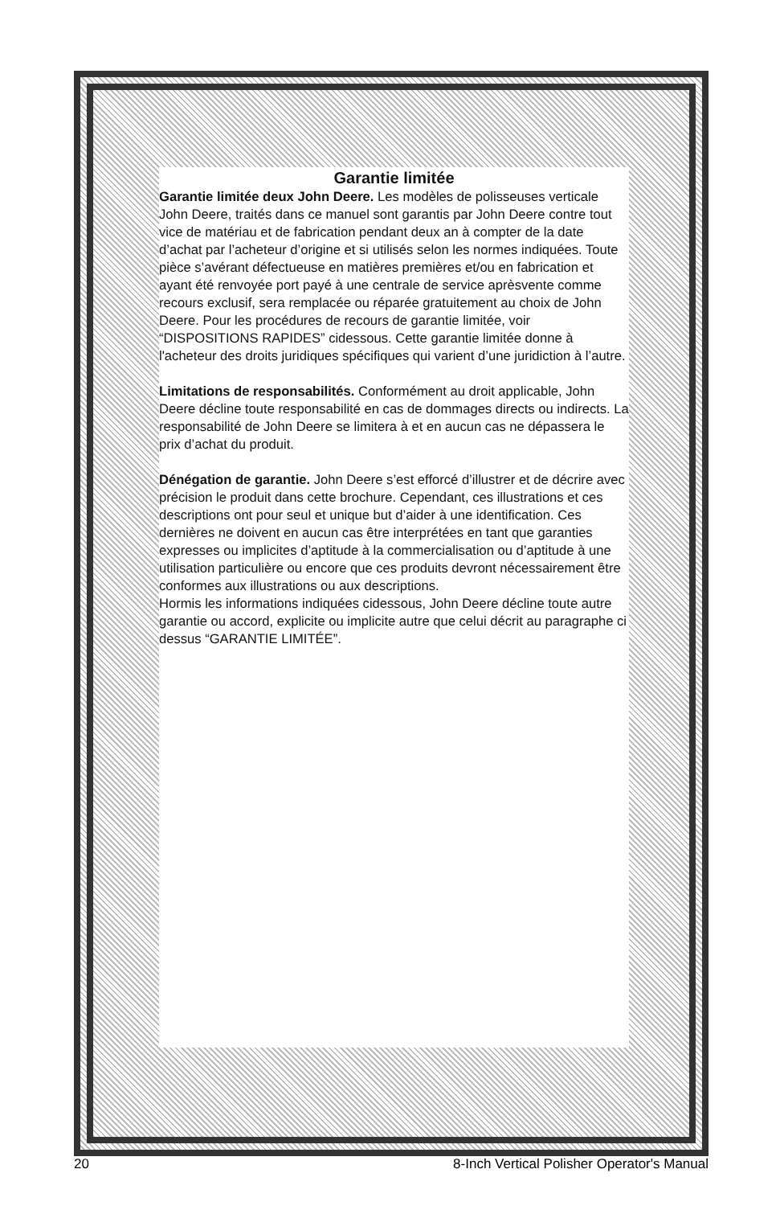Garantie limitée
Garantie limitée deux John Deere. Les modèles de polisseuses verticale John Deere, traités dans ce manuel sont garantis par John Deere contre tout vice de matériau et de fabrication pendant deux an à compter de la date d’achat par l’acheteur d’origine et si utilisés selon les normes indiquées. Toute pièce s’avérant défectueuse en matières premières et/ou en fabrication et ayant été renvoyée port payé à une centrale de service aprèsvente comme recours exclusif, sera remplacée ou réparée gratuitement au choix de John Deere. Pour les procédures de recours de garantie limitée, voir “DISPOSITIONS RAPIDES” cidessous. Cette garantie limitée donne à l'acheteur des droits juridiques spécifiques qui varient d’une juridiction à l’autre.
Limitations de responsabilités. Conformément au droit applicable, John Deere décline toute responsabilité en cas de dommages directs ou indirects. La responsabilité de John Deere se limitera à et en aucun cas ne dépassera le prix d’achat du produit.
Dénégation de garantie. John Deere s’est efforcé d’illustrer et de décrire avec précision le produit dans cette brochure. Cependant, ces illustrations et ces descriptions ont pour seul et unique but d’aider à une identification. Ces dernières ne doivent en aucun cas être interprétées en tant que garanties expresses ou implicites d’aptitude à la commercialisation ou d’aptitude à une utilisation particulière ou encore que ces produits devront nécessairement être conformes aux illustrations ou aux descriptions.
Hormis les informations indiquées cidessous, John Deere décline toute autre garantie ou accord, explicite ou implicite autre que celui décrit au paragraphe ci dessus “GARANTIE LIMITÉE”.
20 8-Inch Vertical Polisher Operator's Manual